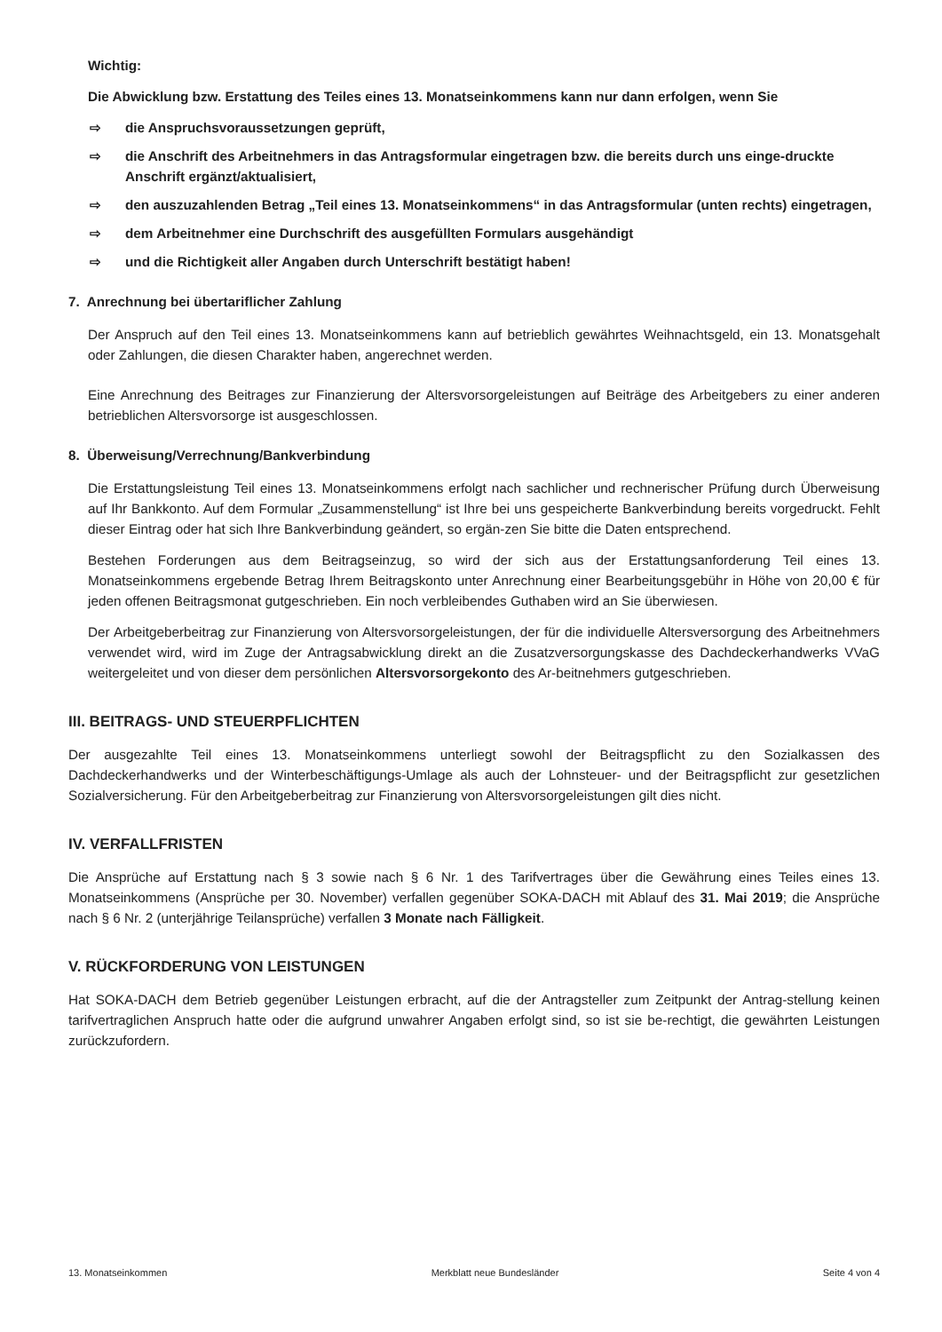Wichtig:
Die Abwicklung bzw. Erstattung des Teiles eines 13. Monatseinkommens kann nur dann erfolgen, wenn Sie
⇨ die Anspruchsvoraussetzungen geprüft,
⇨ die Anschrift des Arbeitnehmers in das Antragsformular eingetragen bzw. die bereits durch uns einge-druckte Anschrift ergänzt/aktualisiert,
⇨ den auszuzahlenden Betrag „Teil eines 13. Monatseinkommens“ in das Antragsformular (unten rechts) eingetragen,
⇨ dem Arbeitnehmer eine Durchschrift des ausgefüllten Formulars ausgehändigt
⇨ und die Richtigkeit aller Angaben durch Unterschrift bestätigt haben!
7. Anrechnung bei übertariflicher Zahlung
Der Anspruch auf den Teil eines 13. Monatseinkommens kann auf betrieblich gewährtes Weihnachtsgeld, ein 13. Monatsgehalt oder Zahlungen, die diesen Charakter haben, angerechnet werden.
Eine Anrechnung des Beitrages zur Finanzierung der Altersvorsorgeleistungen auf Beiträge des Arbeitgebers zu einer anderen betrieblichen Altersvorsorge ist ausgeschlossen.
8. Überweisung/Verrechnung/Bankverbindung
Die Erstattungsleistung Teil eines 13. Monatseinkommens erfolgt nach sachlicher und rechnerischer Prüfung durch Überweisung auf Ihr Bankkonto. Auf dem Formular „Zusammenstellung“ ist Ihre bei uns gespeicherte Bankverbindung bereits vorgedruckt. Fehlt dieser Eintrag oder hat sich Ihre Bankverbindung geändert, so ergän-zen Sie bitte die Daten entsprechend.
Bestehen Forderungen aus dem Beitragseinzug, so wird der sich aus der Erstattungsanforderung Teil eines 13. Monatseinkommens ergebende Betrag Ihrem Beitragskonto unter Anrechnung einer Bearbeitungsgebühr in Höhe von 20,00 € für jeden offenen Beitragsmonat gutgeschrieben. Ein noch verbleibendes Guthaben wird an Sie überwiesen.
Der Arbeitgeberbeitrag zur Finanzierung von Altersvorsorgeleistungen, der für die individuelle Altersversorgung des Arbeitnehmers verwendet wird, wird im Zuge der Antragsabwicklung direkt an die Zusatzversorgungskasse des Dachdeckerhandwerks VVaG weitergeleitet und von dieser dem persönlichen Altersvorsorgekonto des Ar-beitnehmers gutgeschrieben.
III. BEITRAGS- UND STEUERPFLICHTEN
Der ausgezahlte Teil eines 13. Monatseinkommens unterliegt sowohl der Beitragspflicht zu den Sozialkassen des Dachdeckerhandwerks und der Winterbeschäftigungs-Umlage als auch der Lohnsteuer- und der Beitragspflicht zur gesetzlichen Sozialversicherung. Für den Arbeitgeberbeitrag zur Finanzierung von Altersvorsorgeleistungen gilt dies nicht.
IV. VERFALLFRISTEN
Die Ansprüche auf Erstattung nach § 3 sowie nach § 6 Nr. 1 des Tarifvertrages über die Gewährung eines Teiles eines 13. Monatseinkommens (Ansprüche per 30. November) verfallen gegenüber SOKA-DACH mit Ablauf des 31. Mai 2019; die Ansprüche nach § 6 Nr. 2 (unterjährige Teilansprüche) verfallen 3 Monate nach Fälligkeit.
V. RÜCKFORDERUNG VON LEISTUNGEN
Hat SOKA-DACH dem Betrieb gegenüber Leistungen erbracht, auf die der Antragsteller zum Zeitpunkt der Antrag-stellung keinen tarifvertraglichen Anspruch hatte oder die aufgrund unwahrer Angaben erfolgt sind, so ist sie be-rechtigt, die gewährten Leistungen zurückzufordern.
13. Monatseinkommen Merkblatt neue Bundesländer Seite 4 von 4